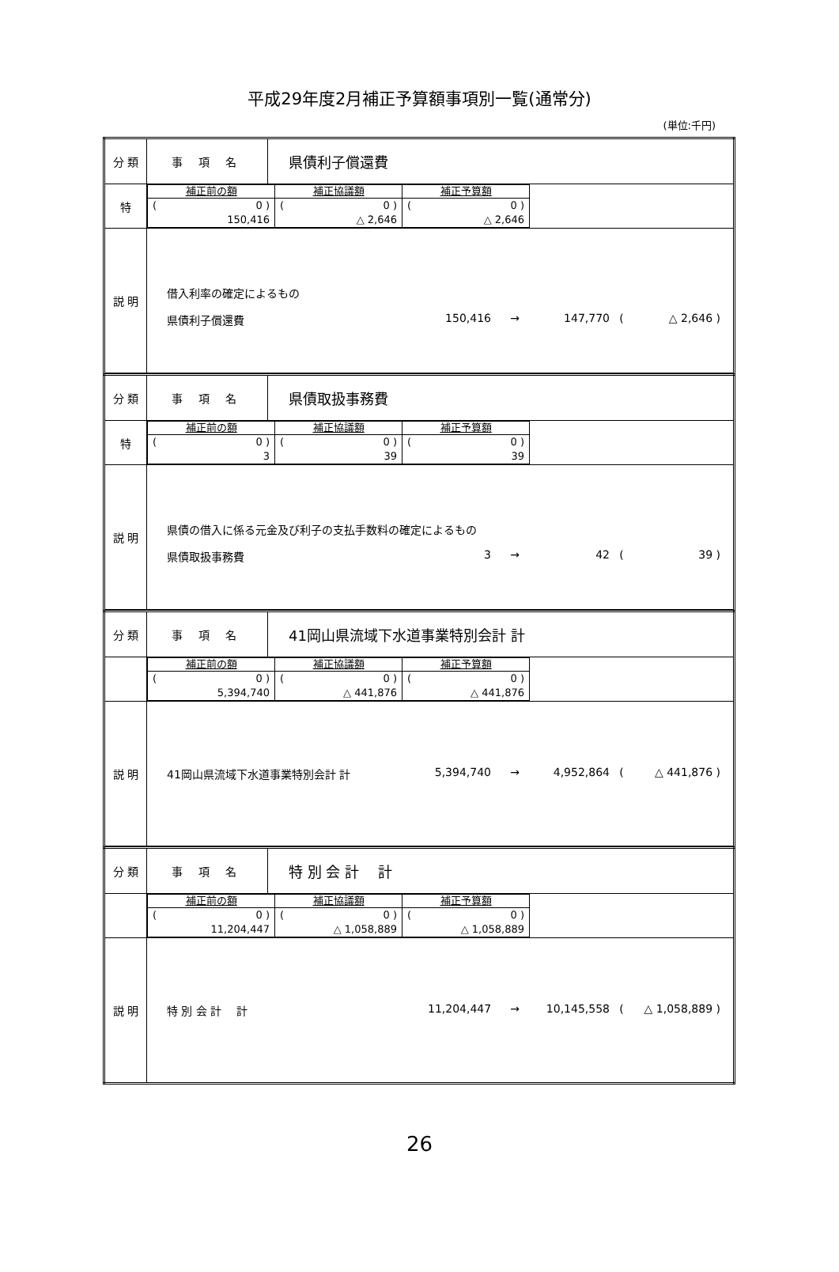平成29年度2月補正予算額事項別一覧(通常分)
(単位:千円)
| 分 類 | 事 項 名 | 県債利子償還費 |
| 特 | / 補正前の額 / 補正協議額 / 補正予算額 / / --- / --- / --- / / ( 0 ) 150,416 / ( 0 ) △ 2,646 / ( 0 ) △ 2,646 / | |
| 説 明 | 借入利率の確定によるもの 県債利子償還費 150,416 → 147,770 ( △ 2,646 ) | |
| 分 類 | 事 項 名 | 県債取扱事務費 |
| 特 | / 補正前の額 / 補正協議額 / 補正予算額 / / --- / --- / --- / / ( 0 ) 3 / ( 0 ) 39 / ( 0 ) 39 / | |
| 説 明 | 県債の借入に係る元金及び利子の支払手数料の確定によるもの 県債取扱事務費 3 → 42 ( 39 ) | |
| 分 類 | 事 項 名 | 41岡山県流域下水道事業特別会計 計 |
| | / 補正前の額 / 補正協議額 / 補正予算額 / / --- / --- / --- / / ( 0 ) 5,394,740 / ( 0 ) △ 441,876 / ( 0 ) △ 441,876 / | |
| 説 明 | 41岡山県流域下水道事業特別会計 計 5,394,740 → 4,952,864 ( △ 441,876 ) | |
| 分 類 | 事 項 名 | 特 別 会 計 計 |
| | / 補正前の額 / 補正協議額 / 補正予算額 / / --- / --- / --- / / ( 0 ) 11,204,447 / ( 0 ) △ 1,058,889 / ( 0 ) △ 1,058,889 / | |
| 説 明 | 特 別 会 計 計 11,204,447 → 10,145,558 ( △ 1,058,889 ) | |
26